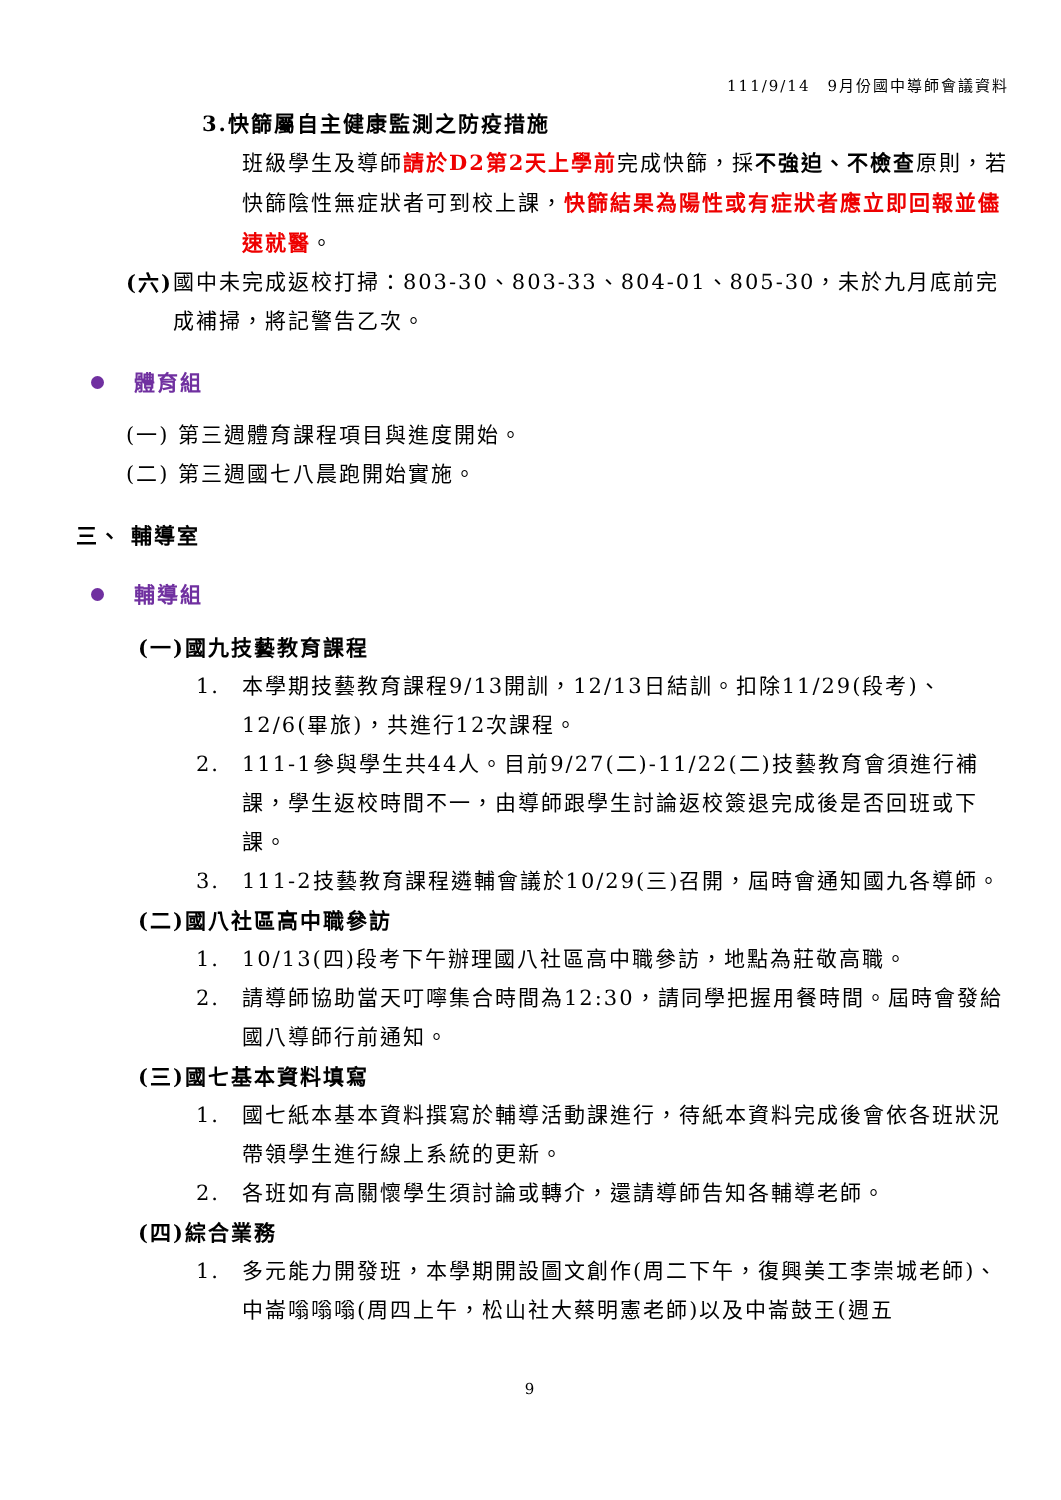111/9/14　9月份國中導師會議資料
3.快篩屬自主健康監測之防疫措施
班級學生及導師請於D2第2天上學前完成快篩，採不強迫、不檢查原則，若快篩陰性無症狀者可到校上課，快篩結果為陽性或有症狀者應立即回報並儘速就醫。
(六) 國中未完成返校打掃：803-30、803-33、804-01、805-30，未於九月底前完成補掃，將記警告乙次。
體育組
(一) 第三週體育課程項目與進度開始。
(二) 第三週國七八晨跑開始實施。
三、 輔導室
輔導組
(一)國九技藝教育課程
1. 本學期技藝教育課程9/13開訓，12/13日結訓。扣除11/29(段考)、12/6(畢旅)，共進行12次課程。
2. 111-1參與學生共44人。目前9/27(二)-11/22(二)技藝教育會須進行補課，學生返校時間不一，由導師跟學生討論返校簽退完成後是否回班或下課。
3. 111-2技藝教育課程遴輔會議於10/29(三)召開，屆時會通知國九各導師。
(二)國八社區高中職參訪
1. 10/13(四)段考下午辦理國八社區高中職參訪，地點為莊敬高職。
2. 請導師協助當天叮嚀集合時間為12:30，請同學把握用餐時間。屆時會發給國八導師行前通知。
(三)國七基本資料填寫
1. 國七紙本基本資料撰寫於輔導活動課進行，待紙本資料完成後會依各班狀況帶領學生進行線上系統的更新。
2. 各班如有高關懷學生須討論或轉介，還請導師告知各輔導老師。
(四)綜合業務
1. 多元能力開發班，本學期開設圖文創作(周二下午，復興美工李崇城老師)、中崙嗡嗡嗡(周四上午，松山社大蔡明憲老師)以及中崙鼓王(週五
9